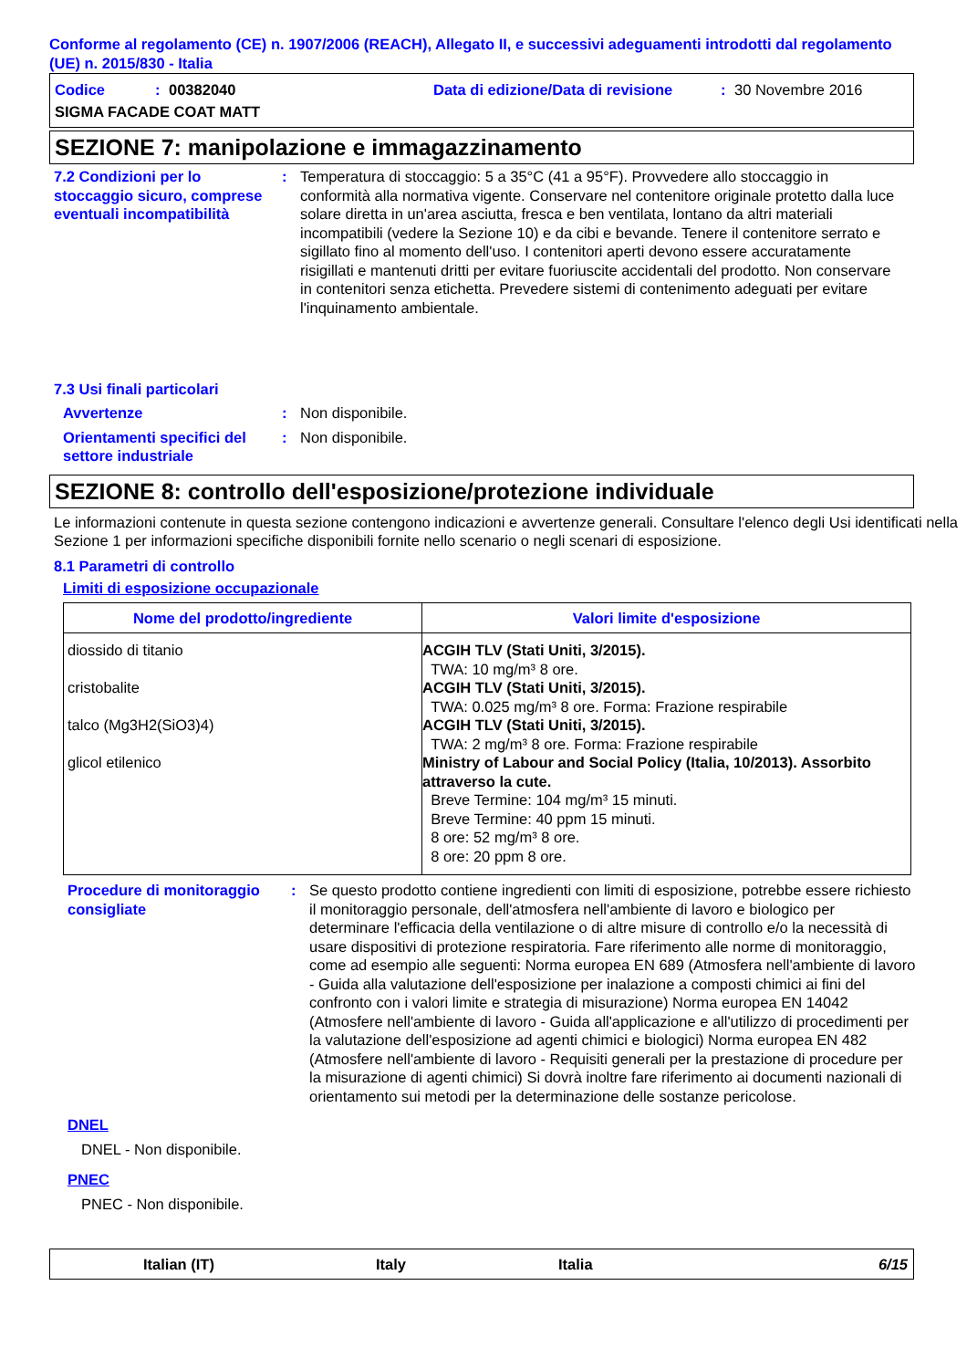Conforme al regolamento (CE) n. 1907/2006 (REACH), Allegato II, e successivi adeguamenti introdotti dal regolamento (UE) n. 2015/830 - Italia
Codice: 00382040 Data di edizione/Data di revisione: 30 Novembre 2016
SIGMA FACADE COAT MATT
SEZIONE 7: manipolazione e immagazzinamento
7.2 Condizioni per lo stoccaggio sicuro, comprese eventuali incompatibilità
: Temperatura di stoccaggio: 5 a 35°C (41 a 95°F). Provvedere allo stoccaggio in conformità alla normativa vigente. Conservare nel contenitore originale protetto dalla luce solare diretta in un'area asciutta, fresca e ben ventilata, lontano da altri materiali incompatibili (vedere la Sezione 10) e da cibi e bevande. Tenere il contenitore serrato e sigillato fino al momento dell'uso. I contenitori aperti devono essere accuratamente risigillati e mantenuti dritti per evitare fuoriuscite accidentali del prodotto. Non conservare in contenitori senza etichetta. Prevedere sistemi di contenimento adeguati per evitare l'inquinamento ambientale.
7.3 Usi finali particolari
Avvertenze : Non disponibile.
Orientamenti specifici del settore industriale
: Non disponibile.
SEZIONE 8: controllo dell'esposizione/protezione individuale
Le informazioni contenute in questa sezione contengono indicazioni e avvertenze generali. Consultare l'elenco degli Usi identificati nella Sezione 1 per informazioni specifiche disponibili fornite nello scenario o negli scenari di esposizione.
8.1 Parametri di controllo
Limiti di esposizione occupazionale
| Nome del prodotto/ingrediente | Valori limite d'esposizione |
| --- | --- |
| diossido di titanio cristobalite talco (Mg3H2(SiO3)4) glicol etilenico | ACGIH TLV (Stati Uniti, 3/2015). TWA: 10 mg/m³ 8 ore. ACGIH TLV (Stati Uniti, 3/2015). TWA: 0.025 mg/m³ 8 ore. Forma: Frazione respirabile ACGIH TLV (Stati Uniti, 3/2015). TWA: 2 mg/m³ 8 ore. Forma: Frazione respirabile Ministry of Labour and Social Policy (Italia, 10/2013). Assorbito attraverso la cute. Breve Termine: 104 mg/m³ 15 minuti. Breve Termine: 40 ppm 15 minuti. 8 ore: 52 mg/m³ 8 ore. 8 ore: 20 ppm 8 ore. |
Procedure di monitoraggio consigliate
: Se questo prodotto contiene ingredienti con limiti di esposizione, potrebbe essere richiesto il monitoraggio personale, dell'atmosfera nell'ambiente di lavoro e biologico per determinare l'efficacia della ventilazione o di altre misure di controllo e/o la necessità di usare dispositivi di protezione respiratoria. Fare riferimento alle norme di monitoraggio, come ad esempio alle seguenti: Norma europea EN 689 (Atmosfera nell'ambiente di lavoro - Guida alla valutazione dell'esposizione per inalazione a composti chimici ai fini del confronto con i valori limite e strategia di misurazione) Norma europea EN 14042 (Atmosfere nell'ambiente di lavoro - Guida all'applicazione e all'utilizzo di procedimenti per la valutazione dell'esposizione ad agenti chimici e biologici) Norma europea EN 482 (Atmosfere nell'ambiente di lavoro - Requisiti generali per la prestazione di procedure per la misurazione di agenti chimici) Si dovrà inoltre fare riferimento ai documenti nazionali di orientamento sui metodi per la determinazione delle sostanze pericolose.
DNEL
DNEL - Non disponibile.
PNEC
PNEC - Non disponibile.
Italian (IT) Italy Italia 6/15